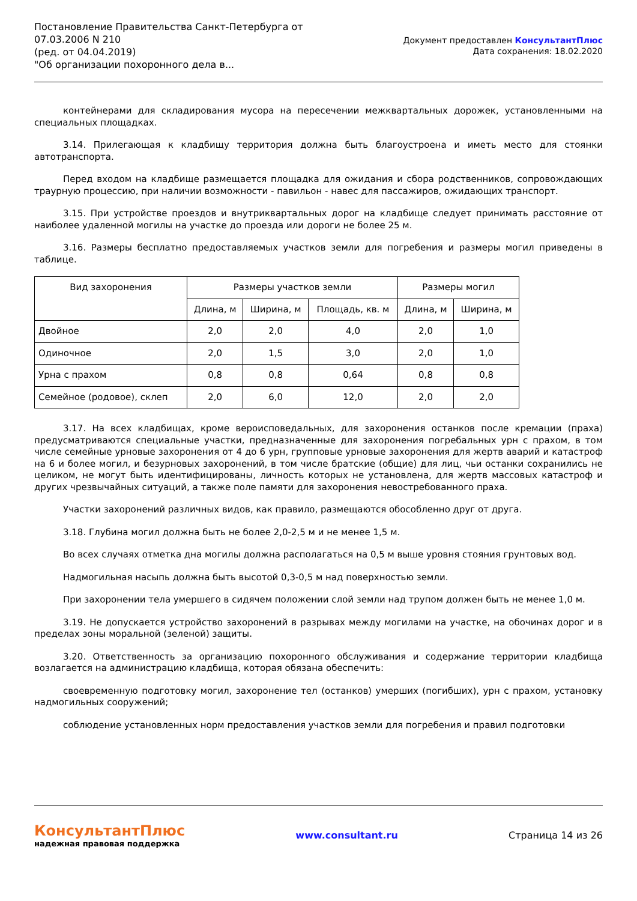Постановление Правительства Санкт-Петербурга от
07.03.2006 N 210
(ред. от 04.04.2019)
"Об организации похоронного дела в...
Документ предоставлен КонсультантПлюс
Дата сохранения: 18.02.2020
контейнерами для складирования мусора на пересечении межквартальных дорожек, установленными на специальных площадках.
3.14. Прилегающая к кладбищу территория должна быть благоустроена и иметь место для стоянки автотранспорта.
Перед входом на кладбище размещается площадка для ожидания и сбора родственников, сопровождающих траурную процессию, при наличии возможности - павильон - навес для пассажиров, ожидающих транспорт.
3.15. При устройстве проездов и внутриквартальных дорог на кладбище следует принимать расстояние от наиболее удаленной могилы на участке до проезда или дороги не более 25 м.
3.16. Размеры бесплатно предоставляемых участков земли для погребения и размеры могил приведены в таблице.
| Вид захоронения | Размеры участков земли | | | Размеры могил | |
| --- | --- | --- | --- | --- | --- |
| | Длина, м | Ширина, м | Площадь, кв. м | Длина, м | Ширина, м |
| Двойное | 2,0 | 2,0 | 4,0 | 2,0 | 1,0 |
| Одиночное | 2,0 | 1,5 | 3,0 | 2,0 | 1,0 |
| Урна с прахом | 0,8 | 0,8 | 0,64 | 0,8 | 0,8 |
| Семейное (родовое), склеп | 2,0 | 6,0 | 12,0 | 2,0 | 2,0 |
3.17. На всех кладбищах, кроме вероисповедальных, для захоронения останков после кремации (праха) предусматриваются специальные участки, предназначенные для захоронения погребальных урн с прахом, в том числе семейные урновые захоронения от 4 до 6 урн, групповые урновые захоронения для жертв аварий и катастроф на 6 и более могил, и безурновых захоронений, в том числе братские (общие) для лиц, чьи останки сохранились не целиком, не могут быть идентифицированы, личность которых не установлена, для жертв массовых катастроф и других чрезвычайных ситуаций, а также поле памяти для захоронения невостребованного праха.
Участки захоронений различных видов, как правило, размещаются обособленно друг от друга.
3.18. Глубина могил должна быть не более 2,0-2,5 м и не менее 1,5 м.
Во всех случаях отметка дна могилы должна располагаться на 0,5 м выше уровня стояния грунтовых вод.
Надмогильная насыпь должна быть высотой 0,3-0,5 м над поверхностью земли.
При захоронении тела умершего в сидячем положении слой земли над трупом должен быть не менее 1,0 м.
3.19. Не допускается устройство захоронений в разрывах между могилами на участке, на обочинах дорог и в пределах зоны моральной (зеленой) защиты.
3.20. Ответственность за организацию похоронного обслуживания и содержание территории кладбища возлагается на администрацию кладбища, которая обязана обеспечить:
своевременную подготовку могил, захоронение тел (останков) умерших (погибших), урн с прахом, установку надмогильных сооружений;
соблюдение установленных норм предоставления участков земли для погребения и правил подготовки
КонсультантПлюс
надежная правовая поддержка
www.consultant.ru Страница 14 из 26